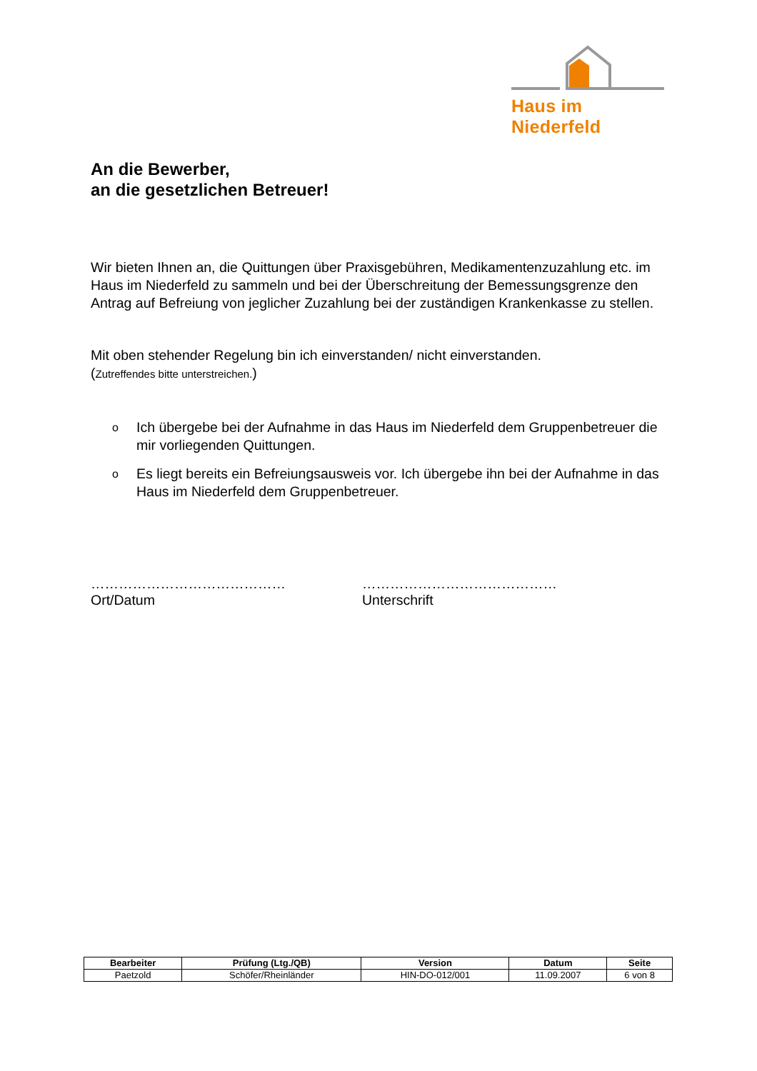Haus im Niederfeld
An die Bewerber,
an die gesetzlichen Betreuer!
Wir bieten Ihnen an, die Quittungen über Praxisgebühren, Medikamentenzuzahlung etc. im Haus im Niederfeld zu sammeln und bei der Überschreitung der Bemessungsgrenze den Antrag auf Befreiung von jeglicher Zuzahlung bei der zuständigen Krankenkasse zu stellen.
Mit oben stehender Regelung bin ich einverstanden/ nicht einverstanden.
(Zutreffendes bitte unterstreichen.)
o Ich übergebe bei der Aufnahme in das Haus im Niederfeld dem Gruppenbetreuer die mir vorliegenden Quittungen.
o Es liegt bereits ein Befreiungsausweis vor. Ich übergebe ihn bei der Aufnahme in das Haus im Niederfeld dem Gruppenbetreuer.
……………………………………
Ort/Datum
……………………………………
Unterschrift
| Bearbeiter | Prüfung (Ltg./QB) | Version | Datum | Seite |
| --- | --- | --- | --- | --- |
| Paetzold | Schöfer/Rheinländer | HIN-DO-012/001 | 11.09.2007 | 6 von 8 |